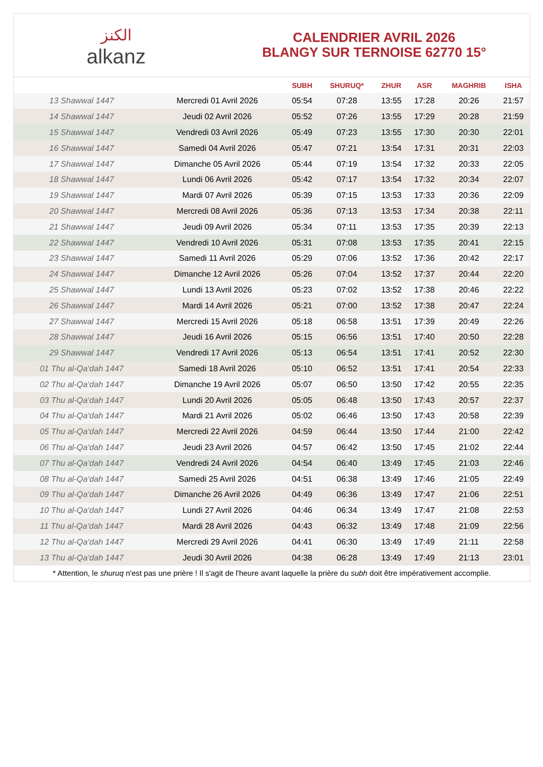الكنز
alkanz
CALENDRIER AVRIL 2026
BLANGY SUR TERNOISE 62770 15°
| | | SUBH | SHURUQ* | ZHUR | ASR | MAGHRIB | ISHA |
| --- | --- | --- | --- | --- | --- | --- | --- |
| 13 Shawwal 1447 | Mercredi 01 Avril 2026 | 05:54 | 07:28 | 13:55 | 17:28 | 20:26 | 21:57 |
| 14 Shawwal 1447 | Jeudi 02 Avril 2026 | 05:52 | 07:26 | 13:55 | 17:29 | 20:28 | 21:59 |
| 15 Shawwal 1447 | Vendredi 03 Avril 2026 | 05:49 | 07:23 | 13:55 | 17:30 | 20:30 | 22:01 |
| 16 Shawwal 1447 | Samedi 04 Avril 2026 | 05:47 | 07:21 | 13:54 | 17:31 | 20:31 | 22:03 |
| 17 Shawwal 1447 | Dimanche 05 Avril 2026 | 05:44 | 07:19 | 13:54 | 17:32 | 20:33 | 22:05 |
| 18 Shawwal 1447 | Lundi 06 Avril 2026 | 05:42 | 07:17 | 13:54 | 17:32 | 20:34 | 22:07 |
| 19 Shawwal 1447 | Mardi 07 Avril 2026 | 05:39 | 07:15 | 13:53 | 17:33 | 20:36 | 22:09 |
| 20 Shawwal 1447 | Mercredi 08 Avril 2026 | 05:36 | 07:13 | 13:53 | 17:34 | 20:38 | 22:11 |
| 21 Shawwal 1447 | Jeudi 09 Avril 2026 | 05:34 | 07:11 | 13:53 | 17:35 | 20:39 | 22:13 |
| 22 Shawwal 1447 | Vendredi 10 Avril 2026 | 05:31 | 07:08 | 13:53 | 17:35 | 20:41 | 22:15 |
| 23 Shawwal 1447 | Samedi 11 Avril 2026 | 05:29 | 07:06 | 13:52 | 17:36 | 20:42 | 22:17 |
| 24 Shawwal 1447 | Dimanche 12 Avril 2026 | 05:26 | 07:04 | 13:52 | 17:37 | 20:44 | 22:20 |
| 25 Shawwal 1447 | Lundi 13 Avril 2026 | 05:23 | 07:02 | 13:52 | 17:38 | 20:46 | 22:22 |
| 26 Shawwal 1447 | Mardi 14 Avril 2026 | 05:21 | 07:00 | 13:52 | 17:38 | 20:47 | 22:24 |
| 27 Shawwal 1447 | Mercredi 15 Avril 2026 | 05:18 | 06:58 | 13:51 | 17:39 | 20:49 | 22:26 |
| 28 Shawwal 1447 | Jeudi 16 Avril 2026 | 05:15 | 06:56 | 13:51 | 17:40 | 20:50 | 22:28 |
| 29 Shawwal 1447 | Vendredi 17 Avril 2026 | 05:13 | 06:54 | 13:51 | 17:41 | 20:52 | 22:30 |
| 01 Thu al-Qa‘dah 1447 | Samedi 18 Avril 2026 | 05:10 | 06:52 | 13:51 | 17:41 | 20:54 | 22:33 |
| 02 Thu al-Qa‘dah 1447 | Dimanche 19 Avril 2026 | 05:07 | 06:50 | 13:50 | 17:42 | 20:55 | 22:35 |
| 03 Thu al-Qa‘dah 1447 | Lundi 20 Avril 2026 | 05:05 | 06:48 | 13:50 | 17:43 | 20:57 | 22:37 |
| 04 Thu al-Qa‘dah 1447 | Mardi 21 Avril 2026 | 05:02 | 06:46 | 13:50 | 17:43 | 20:58 | 22:39 |
| 05 Thu al-Qa‘dah 1447 | Mercredi 22 Avril 2026 | 04:59 | 06:44 | 13:50 | 17:44 | 21:00 | 22:42 |
| 06 Thu al-Qa‘dah 1447 | Jeudi 23 Avril 2026 | 04:57 | 06:42 | 13:50 | 17:45 | 21:02 | 22:44 |
| 07 Thu al-Qa‘dah 1447 | Vendredi 24 Avril 2026 | 04:54 | 06:40 | 13:49 | 17:45 | 21:03 | 22:46 |
| 08 Thu al-Qa‘dah 1447 | Samedi 25 Avril 2026 | 04:51 | 06:38 | 13:49 | 17:46 | 21:05 | 22:49 |
| 09 Thu al-Qa‘dah 1447 | Dimanche 26 Avril 2026 | 04:49 | 06:36 | 13:49 | 17:47 | 21:06 | 22:51 |
| 10 Thu al-Qa‘dah 1447 | Lundi 27 Avril 2026 | 04:46 | 06:34 | 13:49 | 17:47 | 21:08 | 22:53 |
| 11 Thu al-Qa‘dah 1447 | Mardi 28 Avril 2026 | 04:43 | 06:32 | 13:49 | 17:48 | 21:09 | 22:56 |
| 12 Thu al-Qa‘dah 1447 | Mercredi 29 Avril 2026 | 04:41 | 06:30 | 13:49 | 17:49 | 21:11 | 22:58 |
| 13 Thu al-Qa‘dah 1447 | Jeudi 30 Avril 2026 | 04:38 | 06:28 | 13:49 | 17:49 | 21:13 | 23:01 |
* Attention, le shuruq n'est pas une prière ! Il s'agit de l'heure avant laquelle la prière du subh doit être impérativement accomplie.